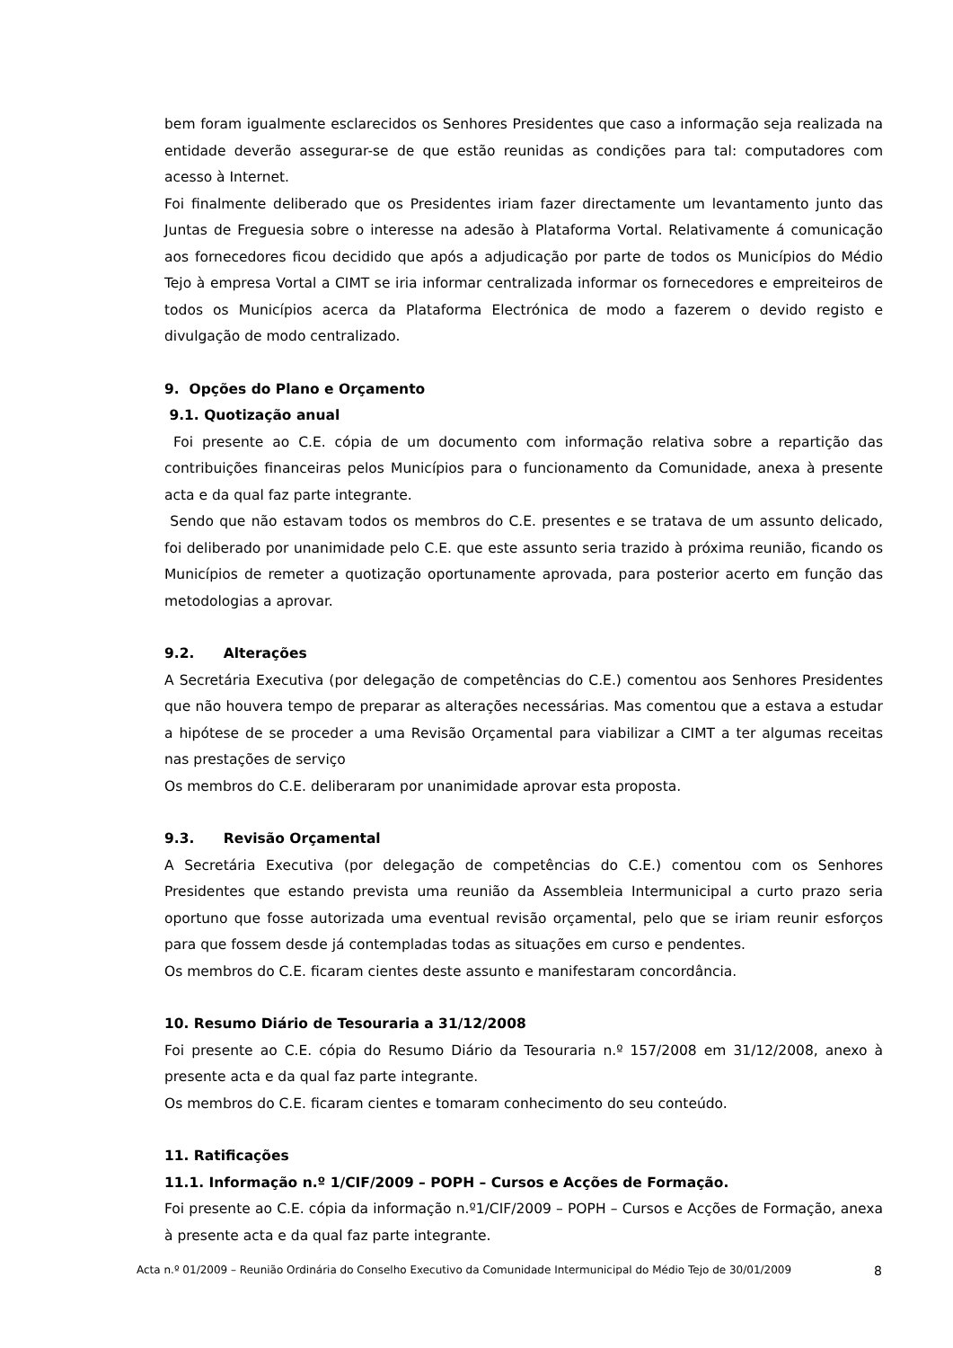bem foram igualmente esclarecidos os Senhores Presidentes que caso a informação seja realizada na entidade deverão assegurar-se de que estão reunidas as condições para tal: computadores com acesso à Internet.
Foi finalmente deliberado que os Presidentes iriam fazer directamente um levantamento junto das Juntas de Freguesia sobre o interesse na adesão à Plataforma Vortal. Relativamente á comunicação aos fornecedores ficou decidido que após a adjudicação por parte de todos os Municípios do Médio Tejo à empresa Vortal a CIMT se iria informar centralizada informar os fornecedores e empreiteiros de todos os Municípios acerca da Plataforma Electrónica de modo a fazerem o devido registo e divulgação de modo centralizado.
9. Opções do Plano e Orçamento
9.1. Quotização anual
Foi presente ao C.E. cópia de um documento com informação relativa sobre a repartição das contribuições financeiras pelos Municípios para o funcionamento da Comunidade, anexa à presente acta e da qual faz parte integrante.
Sendo que não estavam todos os membros do C.E. presentes e se tratava de um assunto delicado, foi deliberado por unanimidade pelo C.E. que este assunto seria trazido à próxima reunião, ficando os Municípios de remeter a quotização oportunamente aprovada, para posterior acerto em função das metodologias a aprovar.
9.2. Alterações
A Secretária Executiva (por delegação de competências do C.E.) comentou aos Senhores Presidentes que não houvera tempo de preparar as alterações necessárias. Mas comentou que a estava a estudar a hipótese de se proceder a uma Revisão Orçamental para viabilizar a CIMT a ter algumas receitas nas prestações de serviço
Os membros do C.E. deliberaram por unanimidade aprovar esta proposta.
9.3. Revisão Orçamental
A Secretária Executiva (por delegação de competências do C.E.) comentou com os Senhores Presidentes que estando prevista uma reunião da Assembleia Intermunicipal a curto prazo seria oportuno que fosse autorizada uma eventual revisão orçamental, pelo que se iriam reunir esforços para que fossem desde já contempladas todas as situações em curso e pendentes.
Os membros do C.E. ficaram cientes deste assunto e manifestaram concordância.
10. Resumo Diário de Tesouraria a 31/12/2008
Foi presente ao C.E. cópia do Resumo Diário da Tesouraria n.º 157/2008 em 31/12/2008, anexo à presente acta e da qual faz parte integrante.
Os membros do C.E. ficaram cientes e tomaram conhecimento do seu conteúdo.
11. Ratificações
11.1. Informação n.º 1/CIF/2009 – POPH – Cursos e Acções de Formação.
Foi presente ao C.E. cópia da informação n.º1/CIF/2009 – POPH – Cursos e Acções de Formação, anexa à presente acta e da qual faz parte integrante.
Acta n.º 01/2009 – Reunião Ordinária do Conselho Executivo da Comunidade Intermunicipal do Médio Tejo de 30/01/2009 8